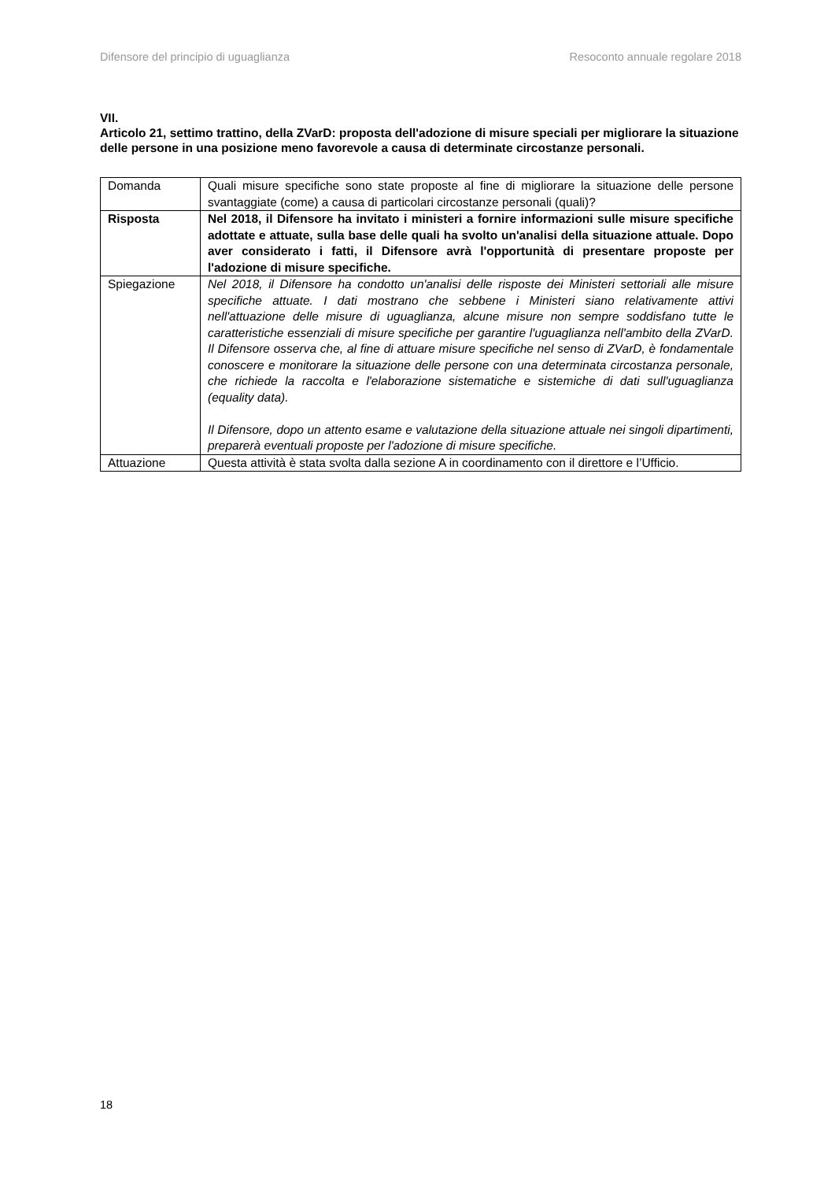Difensore del principio di uguaglianza Resoconto annuale regolare 2018
VII.
Articolo 21, settimo trattino, della ZVarD: proposta dell'adozione di misure speciali per migliorare la situazione delle persone in una posizione meno favorevole a causa di determinate circostanze personali.
| Domanda | Quali misure specifiche sono state proposte al fine di migliorare la situazione delle persone svantaggiate (come) a causa di particolari circostanze personali (quali)? |
| Risposta | Nel 2018, il Difensore ha invitato i ministeri a fornire informazioni sulle misure specifiche adottate e attuate, sulla base delle quali ha svolto un'analisi della situazione attuale. Dopo aver considerato i fatti, il Difensore avrà l'opportunità di presentare proposte per l'adozione di misure specifiche. |
| Spiegazione | Nel 2018, il Difensore ha condotto un'analisi delle risposte dei Ministeri settoriali alle misure specifiche attuate. I dati mostrano che sebbene i Ministeri siano relativamente attivi nell'attuazione delle misure di uguaglianza, alcune misure non sempre soddisfano tutte le caratteristiche essenziali di misure specifiche per garantire l'uguaglianza nell'ambito della ZVarD. Il Difensore osserva che, al fine di attuare misure specifiche nel senso di ZVarD, è fondamentale conoscere e monitorare la situazione delle persone con una determinata circostanza personale, che richiede la raccolta e l'elaborazione sistematiche e sistemiche di dati sull'uguaglianza (equality data). Il Difensore, dopo un attento esame e valutazione della situazione attuale nei singoli dipartimenti, preparerà eventuali proposte per l'adozione di misure specifiche. |
| Attuazione | Questa attività è stata svolta dalla sezione A in coordinamento con il direttore e l’Ufficio. |
18